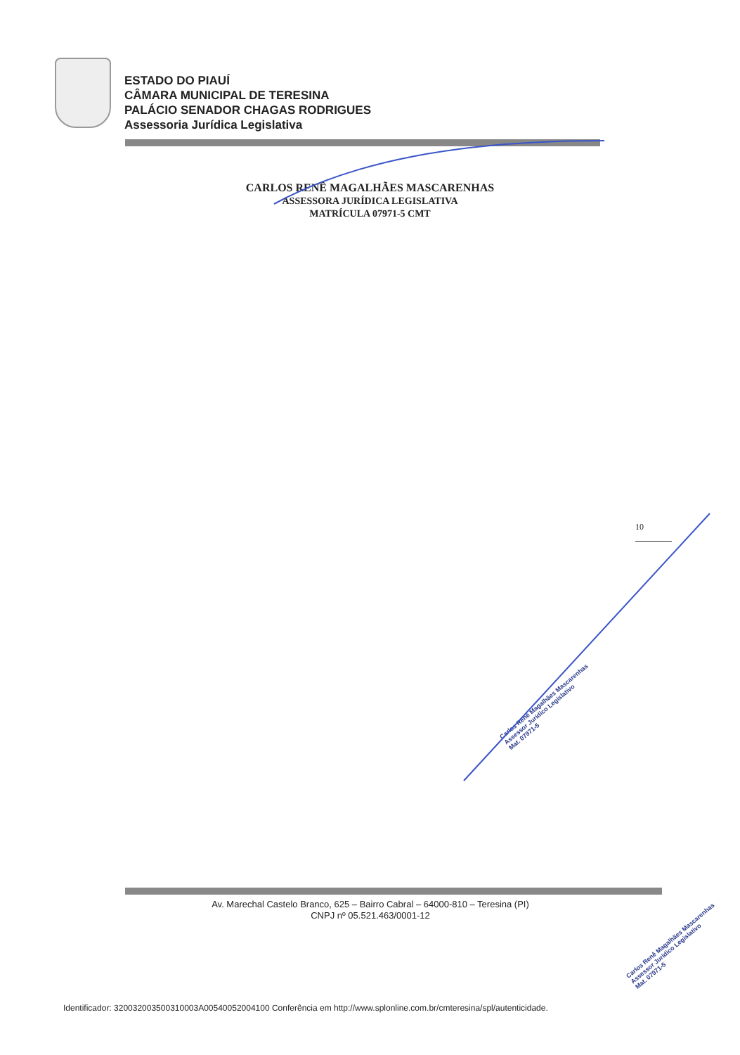ESTADO DO PIAUÍ
CÂMARA MUNICIPAL DE TERESINA
PALÁCIO SENADOR CHAGAS RODRIGUES
Assessoria Jurídica Legislativa
CARLOS RENÊ MAGALHÃES MASCARENHAS
ASSESSORA JURÍDICA LEGISLATIVA
MATRÍCULA 07971-5 CMT
10
Carlos Renê Magalhães Mascarenhas
Assessor Jurídico Legislativo
Mat. 07971-5
Av. Marechal Castelo Branco, 625 – Bairro Cabral – 64000-810 – Teresina (PI)
CNPJ nº 05.521.463/0001-12
Carlos Renê Magalhães Mascarenhas
Assessor Jurídico Legislativo
Mat. 07971-5
Identificador: 320032003500310003A00540052004100 Conferência em http://www.splonline.com.br/cmteresina/spl/autenticidade.